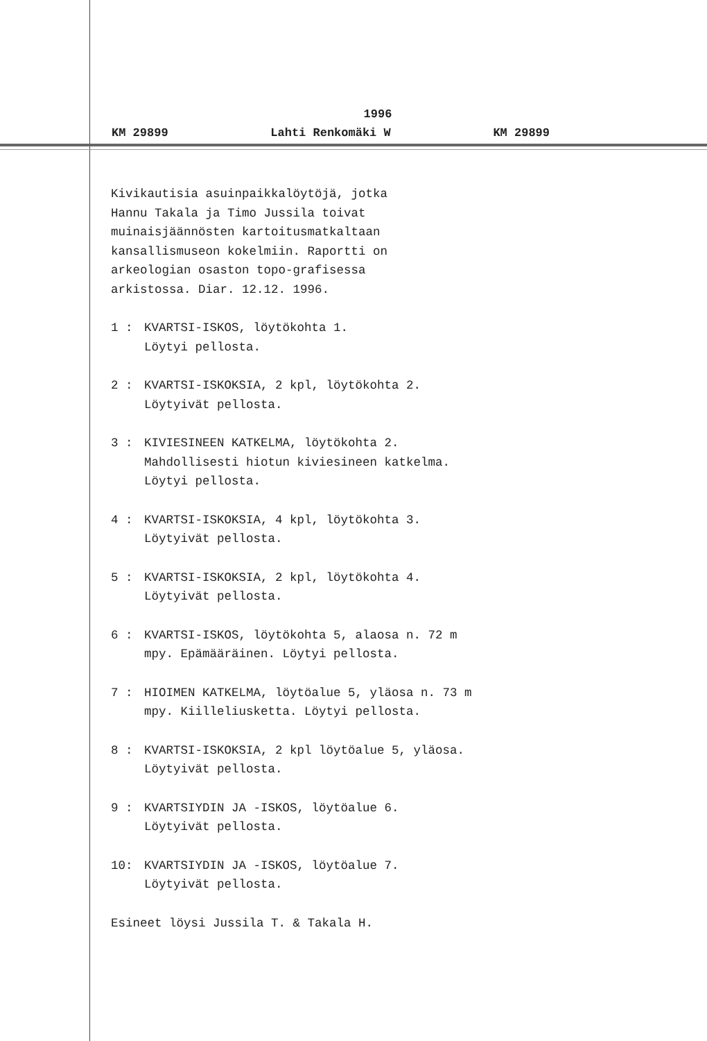1996
KM 29899 Lahti Renkomäki W KM 29899
Kivikautisia asuinpaikkalöytöjä, jotka
Hannu Takala ja Timo Jussila toivat
muinaisjäännösten kartoitusmatkaltaan
kansallismuseon kokelmiin. Raportti on
arkeologian osaston topo-grafisessa
arkistossa. Diar. 12.12. 1996.
1 : KVARTSI-ISKOS, löytökohta 1.
Löytyi pellosta.
2 : KVARTSI-ISKOKSIA, 2 kpl, löytökohta 2.
Löytyivät pellosta.
3 : KIVIESINEEN KATKELMA, löytökohta 2.
Mahdollisesti hiotun kiviesineen katkelma.
Löytyi pellosta.
4 : KVARTSI-ISKOKSIA, 4 kpl, löytökohta 3.
Löytyivät pellosta.
5 : KVARTSI-ISKOKSIA, 2 kpl, löytökohta 4.
Löytyivät pellosta.
6 : KVARTSI-ISKOS, löytökohta 5, alaosa n. 72 m
mpy. Epämääräinen. Löytyi pellosta.
7 : HIOIMEN KATKELMA, löytöalue 5, yläosa n. 73 m
mpy. Kiilleliusketta. Löytyi pellosta.
8 : KVARTSI-ISKOKSIA, 2 kpl löytöalue 5, yläosa.
Löytyivät pellosta.
9 : KVARTSIYDIN JA -ISKOS, löytöalue 6.
Löytyivät pellosta.
10: KVARTSIYDIN JA -ISKOS, löytöalue 7.
Löytyivät pellosta.
Esineet löysi Jussila T. & Takala H.